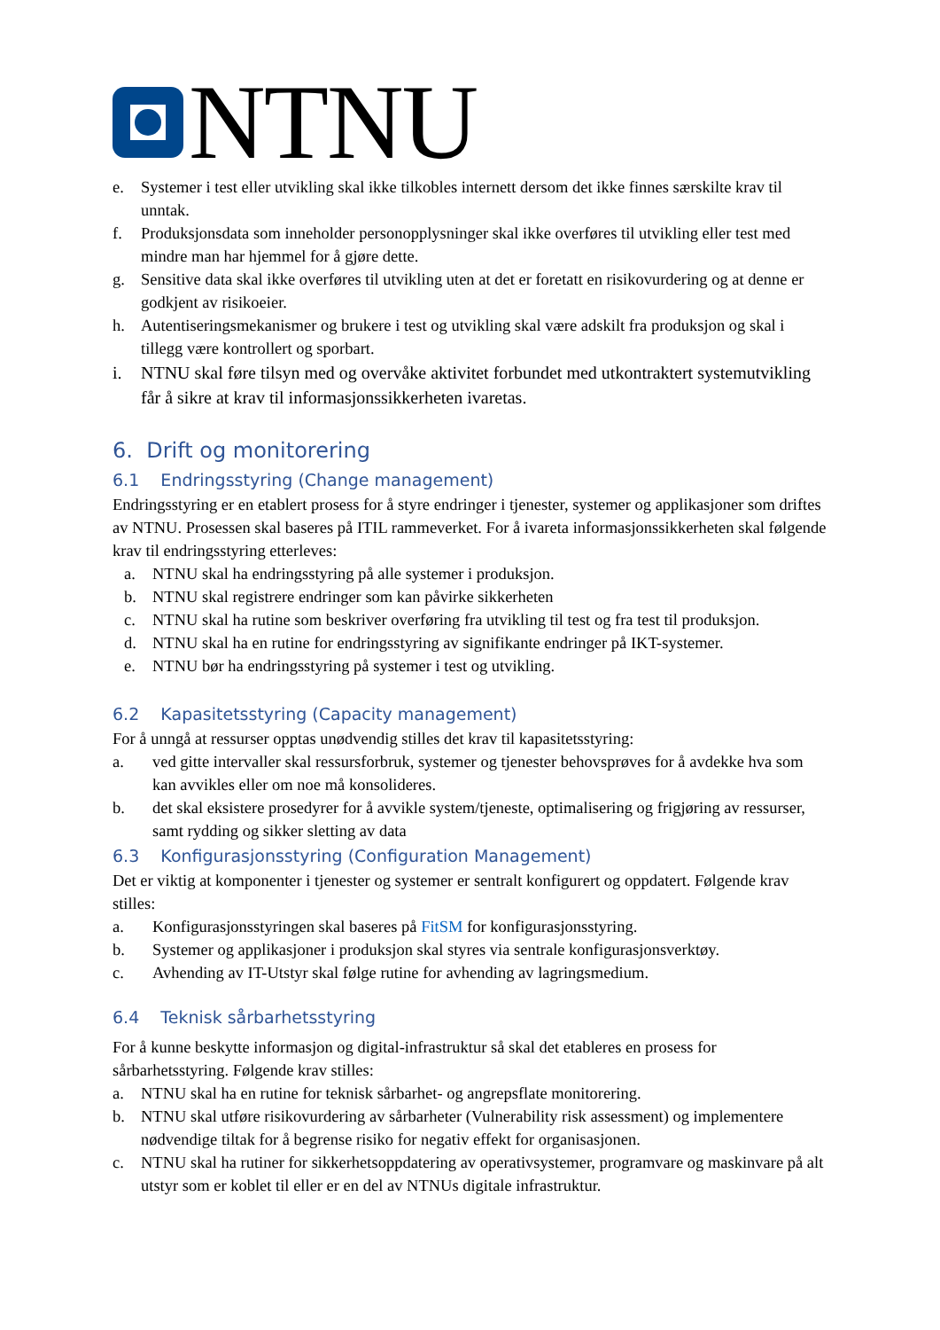NTNU
e. Systemer i test eller utvikling skal ikke tilkobles internett dersom det ikke finnes særskilte krav til unntak.
f. Produksjonsdata som inneholder personopplysninger skal ikke overføres til utvikling eller test med mindre man har hjemmel for å gjøre dette.
g. Sensitive data skal ikke overføres til utvikling uten at det er foretatt en risikovurdering og at denne er godkjent av risikoeier.
h. Autentiseringsmekanismer og brukere i test og utvikling skal være adskilt fra produksjon og skal i tillegg være kontrollert og sporbart.
i. NTNU skal føre tilsyn med og overvåke aktivitet forbundet med utkontraktert systemutvikling får å sikre at krav til informasjonssikkerheten ivaretas.
6. Drift og monitorering
6.1 Endringsstyring (Change management)
Endringsstyring er en etablert prosess for å styre endringer i tjenester, systemer og applikasjoner som driftes av NTNU. Prosessen skal baseres på ITIL rammeverket. For å ivareta informasjonssikkerheten skal følgende krav til endringsstyring etterleves:
a. NTNU skal ha endringsstyring på alle systemer i produksjon.
b. NTNU skal registrere endringer som kan påvirke sikkerheten
c. NTNU skal ha rutine som beskriver overføring fra utvikling til test og fra test til produksjon.
d. NTNU skal ha en rutine for endringsstyring av signifikante endringer på IKT-systemer.
e. NTNU bør ha endringsstyring på systemer i test og utvikling.
6.2 Kapasitetsstyring (Capacity management)
For å unngå at ressurser opptas unødvendig stilles det krav til kapasitetsstyring:
a. ved gitte intervaller skal ressursforbruk, systemer og tjenester behovsprøves for å avdekke hva som kan avvikles eller om noe må konsolideres.
b. det skal eksistere prosedyrer for å avvikle system/tjeneste, optimalisering og frigjøring av ressurser, samt rydding og sikker sletting av data
6.3 Konfigurasjonsstyring (Configuration Management)
Det er viktig at komponenter i tjenester og systemer er sentralt konfigurert og oppdatert. Følgende krav stilles:
a. Konfigurasjonsstyringen skal baseres på FitSM for konfigurasjonsstyring.
b. Systemer og applikasjoner i produksjon skal styres via sentrale konfigurasjonsverktøy.
c. Avhending av IT-Utstyr skal følge rutine for avhending av lagringsmedium.
6.4 Teknisk sårbarhetsstyring
For å kunne beskytte informasjon og digital-infrastruktur så skal det etableres en prosess for sårbarhetsstyring. Følgende krav stilles:
a. NTNU skal ha en rutine for teknisk sårbarhet- og angrepsflate monitorering.
b. NTNU skal utføre risikovurdering av sårbarheter (Vulnerability risk assessment) og implementere nødvendige tiltak for å begrense risiko for negativ effekt for organisasjonen.
c. NTNU skal ha rutiner for sikkerhetsoppdatering av operativsystemer, programvare og maskinvare på alt utstyr som er koblet til eller er en del av NTNUs digitale infrastruktur.